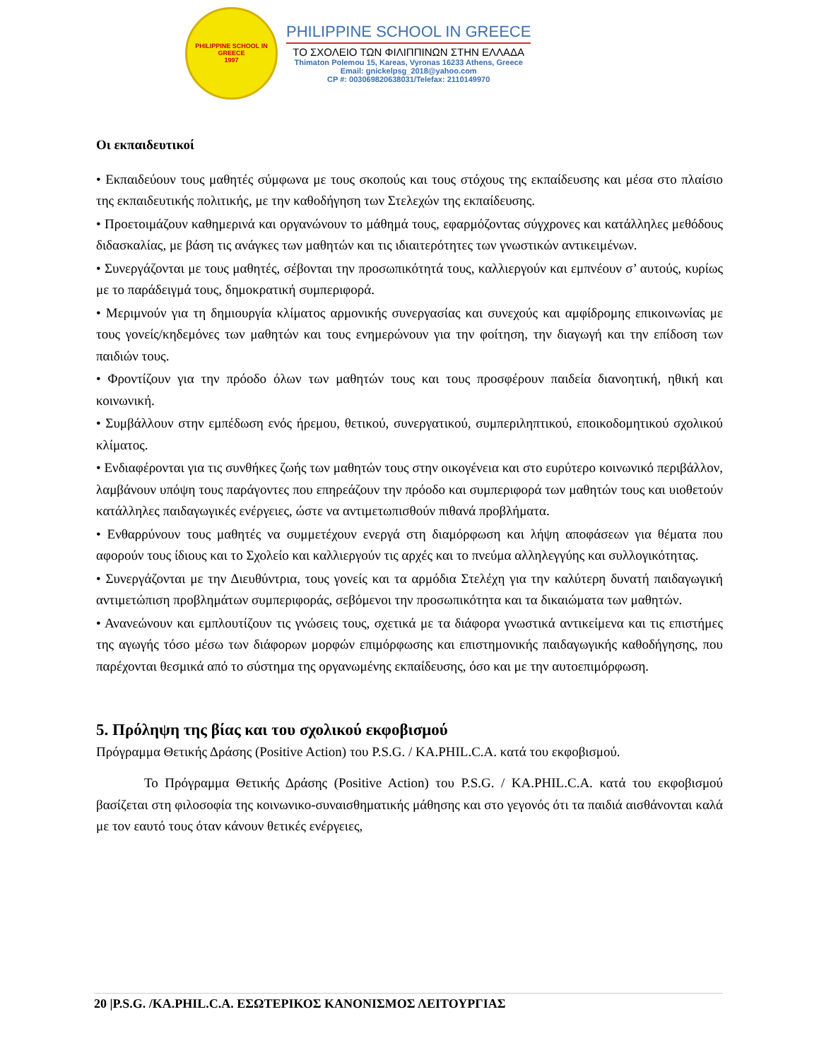PHILIPPINE SCHOOL IN GREECE
1997
PHILIPPINE SCHOOL IN GREECE
ΤΟ ΣΧΟΛΕΙΟ ΤΩΝ ΦΙΛΙΠΠΙΝΩΝ ΣΤΗΝ ΕΛΛΑΔΑ
Thimaton Polemou 15, Kareas, Vyronas 16233 Athens, Greece
Email: gnickelpsg_2018@yahoo.com
CP #: 003069820638031/Telefax: 2110149970
Οι εκπαιδευτικοί
• Εκπαιδεύουν τους μαθητές σύμφωνα με τους σκοπούς και τους στόχους της εκπαίδευσης και μέσα στο πλαίσιο της εκπαιδευτικής πολιτικής, με την καθοδήγηση των Στελεχών της εκπαίδευσης.
• Προετοιμάζουν καθημερινά και οργανώνουν το μάθημά τους, εφαρμόζοντας σύγχρονες και κατάλληλες μεθόδους διδασκαλίας, με βάση τις ανάγκες των μαθητών και τις ιδιαιτερότητες των γνωστικών αντικειμένων.
• Συνεργάζονται με τους μαθητές, σέβονται την προσωπικότητά τους, καλλιεργούν και εμπνέουν σ’ αυτούς, κυρίως με το παράδειγμά τους, δημοκρατική συμπεριφορά.
• Μεριμνούν για τη δημιουργία κλίματος αρμονικής συνεργασίας και συνεχούς και αμφίδρομης επικοινωνίας με τους γονείς/κηδεμόνες των μαθητών και τους ενημερώνουν για την φοίτηση, την διαγωγή και την επίδοση των παιδιών τους.
• Φροντίζουν για την πρόοδο όλων των μαθητών τους και τους προσφέρουν παιδεία διανοητική, ηθική και κοινωνική.
• Συμβάλλουν στην εμπέδωση ενός ήρεμου, θετικού, συνεργατικού, συμπεριληπτικού, εποικοδομητικού σχολικού κλίματος.
• Ενδιαφέρονται για τις συνθήκες ζωής των μαθητών τους στην οικογένεια και στο ευρύτερο κοινωνικό περιβάλλον, λαμβάνουν υπόψη τους παράγοντες που επηρεάζουν την πρόοδο και συμπεριφορά των μαθητών τους και υιοθετούν κατάλληλες παιδαγωγικές ενέργειες, ώστε να αντιμετωπισθούν πιθανά προβλήματα.
• Ενθαρρύνουν τους μαθητές να συμμετέχουν ενεργά στη διαμόρφωση και λήψη αποφάσεων για θέματα που αφορούν τους ίδιους και το Σχολείο και καλλιεργούν τις αρχές και το πνεύμα αλληλεγγύης και συλλογικότητας.
• Συνεργάζονται με την Διευθύντρια, τους γονείς και τα αρμόδια Στελέχη για την καλύτερη δυνατή παιδαγωγική αντιμετώπιση προβλημάτων συμπεριφοράς, σεβόμενοι την προσωπικότητα και τα δικαιώματα των μαθητών.
• Ανανεώνουν και εμπλουτίζουν τις γνώσεις τους, σχετικά με τα διάφορα γνωστικά αντικείμενα και τις επιστήμες της αγωγής τόσο μέσω των διάφορων μορφών επιμόρφωσης και επιστημονικής παιδαγωγικής καθοδήγησης, που παρέχονται θεσμικά από το σύστημα της οργανωμένης εκπαίδευσης, όσο και με την αυτοεπιμόρφωση.
5. Πρόληψη της βίας και του σχολικού εκφοβισμού
Πρόγραμμα Θετικής Δράσης (Positive Action) του P.S.G. / KA.PHIL.C.A. κατά του εκφοβισμού.
Το Πρόγραμμα Θετικής Δράσης (Positive Action) του P.S.G. / KA.PHIL.C.A. κατά του εκφοβισμού βασίζεται στη φιλοσοφία της κοινωνικο-συναισθηματικής μάθησης και στο γεγονός ότι τα παιδιά αισθάνονται καλά με τον εαυτό τους όταν κάνουν θετικές ενέργειες,
20 |P.S.G. /KA.PHIL.C.A. ΕΣΩΤΕΡΙΚΟΣ ΚΑΝΟΝΙΣΜΟΣ ΛΕΙΤΟΥΡΓΙΑΣ